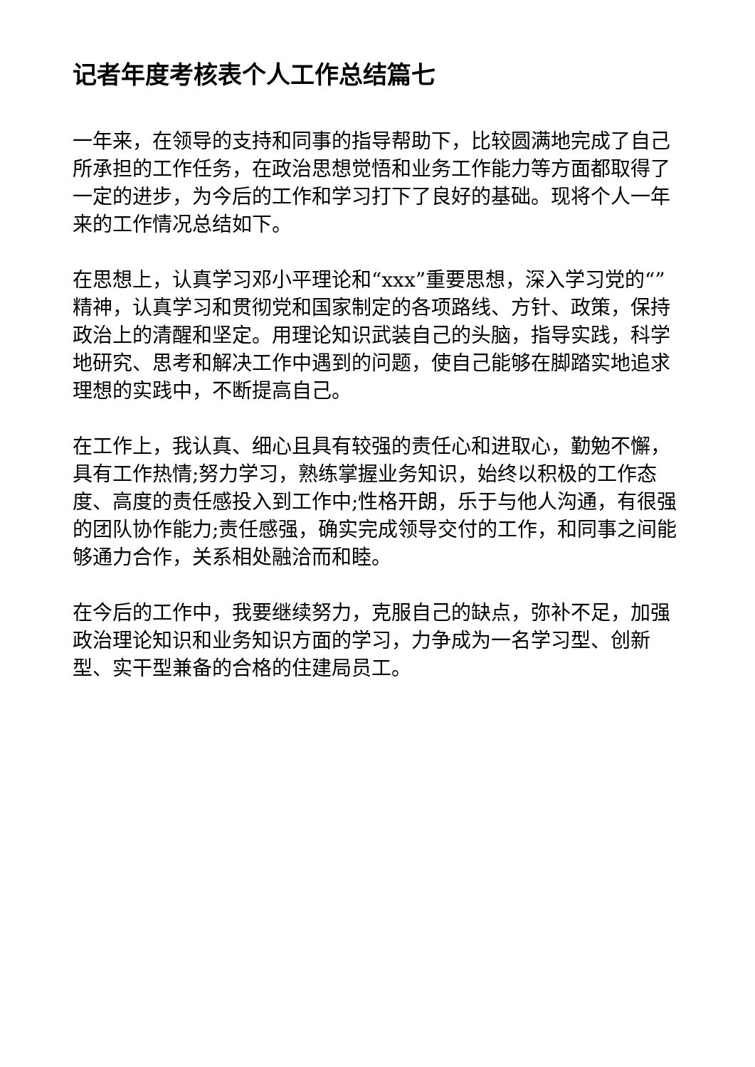记者年度考核表个人工作总结篇七
一年来，在领导的支持和同事的指导帮助下，比较圆满地完成了自己所承担的工作任务，在政治思想觉悟和业务工作能力等方面都取得了一定的进步，为今后的工作和学习打下了良好的基础。现将个人一年来的工作情况总结如下。
在思想上，认真学习邓小平理论和“xxx”重要思想，深入学习党的“”精神，认真学习和贯彻党和国家制定的各项路线、方针、政策，保持政治上的清醒和坚定。用理论知识武装自己的头脑，指导实践，科学地研究、思考和解决工作中遇到的问题，使自己能够在脚踏实地追求理想的实践中，不断提高自己。
在工作上，我认真、细心且具有较强的责任心和进取心，勤勉不懈，具有工作热情;努力学习，熟练掌握业务知识，始终以积极的工作态度、高度的责任感投入到工作中;性格开朗，乐于与他人沟通，有很强的团队协作能力;责任感强，确实完成领导交付的工作，和同事之间能够通力合作，关系相处融洽而和睦。
在今后的工作中，我要继续努力，克服自己的缺点，弥补不足，加强政治理论知识和业务知识方面的学习，力争成为一名学习型、创新型、实干型兼备的合格的住建局员工。